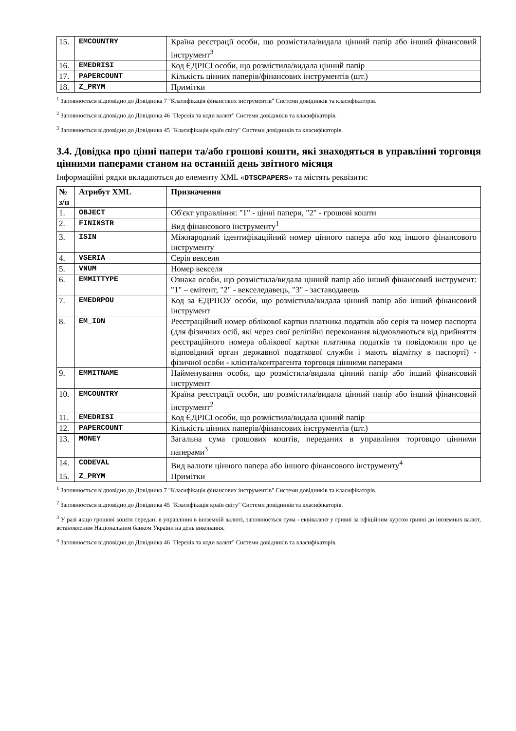| 15. | EMCOUNTRY | Країна реєстрації особи, що розмістила/видала цінний папір або інший фінансовий інструмент<sup>3</sup> |
| 16. | EMEDRISI | Код ЄДРІСІ особи, що розмістила/видала цінний папір |
| 17. | PAPERCOUNT | Кількість цінних паперів/фінансових інструментів (шт.) |
| 18. | Z_PRYM | Примітки |
<sup>1</sup> Заповнюється відповідно до Довідника 7 "Класифікація фінансових інструментів" Системи довідників та класифікаторів.
<sup>2</sup> Заповнюється відповідно до Довідника 46 "Перелік та коди валют" Системи довідників та класифікаторів.
<sup>3</sup> Заповнюється відповідно до Довідника 45 "Класифікація країн світу" Системи довідників та класифікаторів.
3.4. Довідка про цінні папери та/або грошові кошти, які знаходяться в управлінні торговця цінними паперами станом на останній день звітного місяця
Інформаційні рядки вкладаються до елементу XML «DTSCPAPERS» та містять реквізити:
| № з/п | Атрибут XML | Призначення |
| --- | --- | --- |
| 1. | OBJECT | Об'єкт управління: "1" - цінні папери, "2" - грошові кошти |
| 2. | FININSTR | Вид фінансового інструменту<sup>1</sup> |
| 3. | ISIN | Міжнародний ідентифікаційний номер цінного папера або код іншого фінансового інструменту |
| 4. | VSERIA | Серія векселя |
| 5. | VNUM | Номер векселя |
| 6. | EMMITTYPE | Ознака особи, що розмістила/видала цінний папір або інший фінансовий інструмент: "1" – емітент, "2" - векселедавець, "3" - заставодавець |
| 7. | EMEDRPOU | Код за ЄДРПОУ особи, що розмістила/видала цінний папір або інший фінансовий інструмент |
| 8. | EM_IDN | Реєстраційний номер облікової картки платника податків або серія та номер паспорта (для фізичних осіб, які через свої релігійні переконання відмовляються від прийняття реєстраційного номера облікової картки платника податків та повідомили про це відповідний орган державної податкової служби і мають відмітку в паспорті) - фізичної особи - клієнта/контрагента торговця цінними паперами |
| 9. | EMMITNAME | Найменування особи, що розмістила/видала цінний папір або інший фінансовий інструмент |
| 10. | EMCOUNTRY | Країна реєстрації особи, що розмістила/видала цінний папір або інший фінансовий інструмент<sup>2</sup> |
| 11. | EMEDRISI | Код ЄДРІСІ особи, що розмістила/видала цінний папір |
| 12. | PAPERCOUNT | Кількість цінних паперів/фінансових інструментів (шт.) |
| 13. | MONEY | Загальна сума грошових коштів, переданих в управління торговцю цінними паперами<sup>3</sup> |
| 14. | CODEVAL | Вид валюти цінного папера або іншого фінансового інструменту<sup>4</sup> |
| 15. | Z_PRYM | Примітки |
<sup>1</sup> Заповнюється відповідно до Довідника 7 "Класифікація фінансових інструментів" Системи довідників та класифікаторів.
<sup>2</sup> Заповнюється відповідно до Довідника 45 "Класифікація країн світу" Системи довідників та класифікаторів.
<sup>3</sup> У разі якщо грошові кошти передані в управління в іноземній валюті, заповнюється сума - еквівалент у гривні за офіційним курсом гривні до іноземних валют, встановленим Національним банком України на день виконання.
<sup>4</sup> Заповнюється відповідно до Довідника 46 "Перелік та коди валют" Системи довідників та класифікаторів.